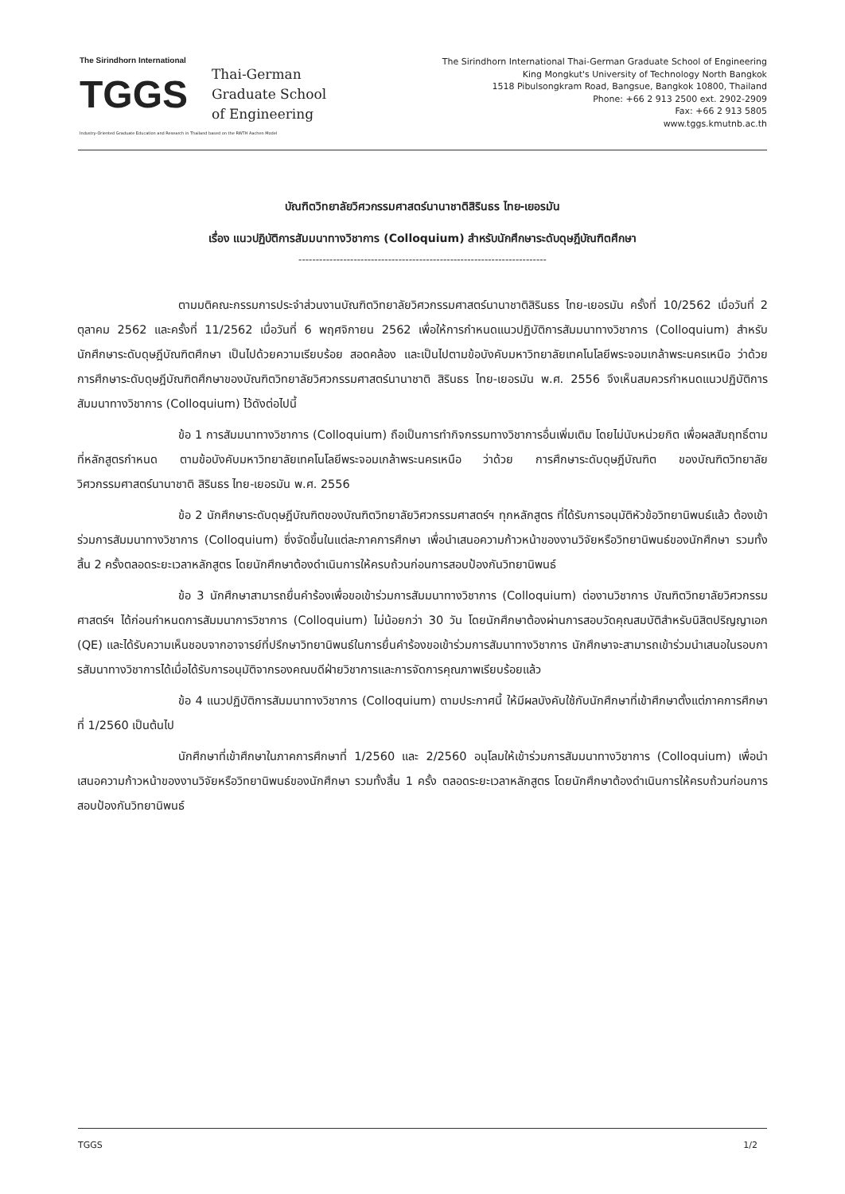The Sirindhorn International
TGGS
Thai-German
Graduate School
of Engineering
Industry-Oriented Graduate Education and Research in Thailand based on the RWTH Aachen Model
The Sirindhorn International Thai-German Graduate School of Engineering
King Mongkut's University of Technology North Bangkok
1518 Pibulsongkram Road, Bangsue, Bangkok 10800, Thailand
Phone: +66 2 913 2500 ext. 2902-2909
Fax: +66 2 913 5805
www.tggs.kmutnb.ac.th
บัณฑิตวิทยาลัยวิศวกรรมศาสตร์นานาชาติสิรินธร ไทย-เยอรมัน
เรื่อง แนวปฏิบัติการสัมมนาทางวิชาการ (Colloquium) สำหรับนักศึกษาระดับดุษฎีบัณฑิตศึกษา
------------------------------------------------------------------------
ตามมติคณะกรรมการประจำส่วนงานบัณฑิตวิทยาลัยวิศวกรรมศาสตร์นานาชาติสิรินธร ไทย-เยอรมัน ครั้งที่ 10/2562 เมื่อวันที่ 2 ตุลาคม 2562 และครั้งที่ 11/2562 เมื่อวันที่ 6 พฤศจิกายน 2562 เพื่อให้การกำหนดแนวปฏิบัติการสัมมนาทางวิชาการ (Colloquium) สำหรับนักศึกษาระดับดุษฎีบัณฑิตศึกษา เป็นไปด้วยความเรียบร้อย สอดคล้อง และเป็นไปตามข้อบังคับมหาวิทยาลัยเทคโนโลยีพระจอมเกล้าพระนครเหนือ ว่าด้วย การศึกษาระดับดุษฎีบัณฑิตศึกษาของบัณฑิตวิทยาลัยวิศวกรรมศาสตร์นานาชาติ สิรินธร ไทย-เยอรมัน พ.ศ. 2556 จึงเห็นสมควรกำหนดแนวปฏิบัติการสัมมนาทางวิชาการ (Colloquium) ไว้ดังต่อไปนี้
ข้อ 1 การสัมมนาทางวิชาการ (Colloquium) ถือเป็นการทำกิจกรรมทางวิชาการอื่นเพิ่มเติม โดยไม่นับหน่วยกิต เพื่อผลสัมฤทธิ์ตามที่หลักสูตรกำหนด ตามข้อบังคับมหาวิทยาลัยเทคโนโลยีพระจอมเกล้าพระนครเหนือ ว่าด้วย การศึกษาระดับดุษฎีบัณฑิต ของบัณฑิตวิทยาลัยวิศวกรรมศาสตร์นานาชาติ สิรินธร ไทย-เยอรมัน พ.ศ. 2556
ข้อ 2 นักศึกษาระดับดุษฎีบัณฑิตของบัณฑิตวิทยาลัยวิศวกรรมศาสตร์ฯ ทุกหลักสูตร ที่ได้รับการอนุมัติหัวข้อวิทยานิพนธ์แล้ว ต้องเข้าร่วมการสัมมนาทางวิชาการ (Colloquium) ซึ่งจัดขึ้นในแต่ละภาคการศึกษา เพื่อนำเสนอความก้าวหน้าของงานวิจัยหรือวิทยานิพนธ์ของนักศึกษา รวมทั้งสิ้น 2 ครั้งตลอดระยะเวลาหลักสูตร โดยนักศึกษาต้องดำเนินการให้ครบถ้วนก่อนการสอบป้องกันวิทยานิพนธ์
ข้อ 3 นักศึกษาสามารถยื่นคำร้องเพื่อขอเข้าร่วมการสัมมนาทางวิชาการ (Colloquium) ต่องานวิชาการ บัณฑิตวิทยาลัยวิศวกรรมศาสตร์ฯ ได้ก่อนกำหนดการสัมมนาการวิชาการ (Colloquium) ไม่น้อยกว่า 30 วัน โดยนักศึกษาต้องผ่านการสอบวัดคุณสมบัติสำหรับนิสิตปริญญาเอก (QE) และได้รับความเห็นชอบจากอาจารย์ที่ปรึกษาวิทยานิพนธ์ในการยื่นคำร้องขอเข้าร่วมการสัมนาทางวิชาการ นักศึกษาจะสามารถเข้าร่วมนำเสนอในรอบการสัมนาทางวิชาการได้เมื่อได้รับการอนุมัติจากรองคณบดีฝ่ายวิชาการและการจัดการคุณภาพเรียบร้อยแล้ว
ข้อ 4 แนวปฏิบัติการสัมมนาทางวิชาการ (Colloquium) ตามประกาศนี้ ให้มีผลบังคับใช้กับนักศึกษาที่เข้าศึกษาตั้งแต่ภาคการศึกษาที่ 1/2560 เป็นต้นไป
นักศึกษาที่เข้าศึกษาในภาคการศึกษาที่ 1/2560 และ 2/2560 อนุโลมให้เข้าร่วมการสัมมนาทางวิชาการ (Colloquium) เพื่อนำเสนอความก้าวหน้าของงานวิจัยหรือวิทยานิพนธ์ของนักศึกษา รวมทั้งสิ้น 1 ครั้ง ตลอดระยะเวลาหลักสูตร โดยนักศึกษาต้องดำเนินการให้ครบถ้วนก่อนการสอบป้องกันวิทยานิพนธ์
TGGS 1/2